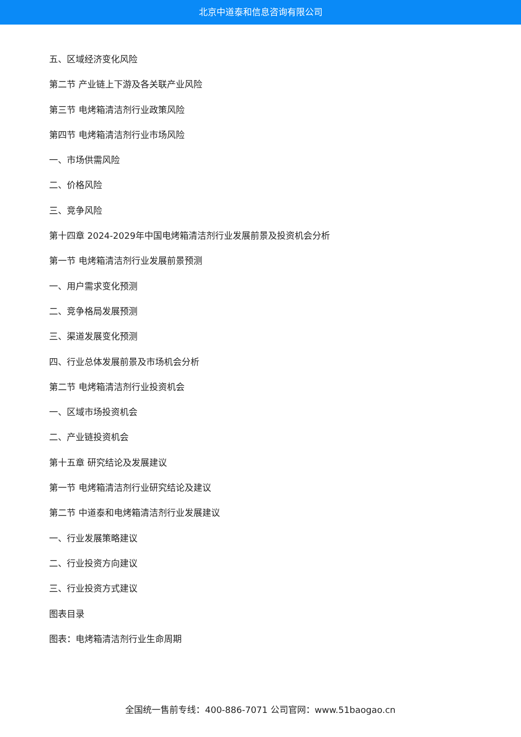北京中道泰和信息咨询有限公司
五、区域经济变化风险
第二节 产业链上下游及各关联产业风险
第三节 电烤箱清洁剂行业政策风险
第四节 电烤箱清洁剂行业市场风险
一、市场供需风险
二、价格风险
三、竞争风险
第十四章 2024-2029年中国电烤箱清洁剂行业发展前景及投资机会分析
第一节 电烤箱清洁剂行业发展前景预测
一、用户需求变化预测
二、竞争格局发展预测
三、渠道发展变化预测
四、行业总体发展前景及市场机会分析
第二节 电烤箱清洁剂行业投资机会
一、区域市场投资机会
二、产业链投资机会
第十五章 研究结论及发展建议
第一节 电烤箱清洁剂行业研究结论及建议
第二节 中道泰和电烤箱清洁剂行业发展建议
一、行业发展策略建议
二、行业投资方向建议
三、行业投资方式建议
图表目录
图表：电烤箱清洁剂行业生命周期
全国统一售前专线：400-886-7071 公司官网：www.51baogao.cn